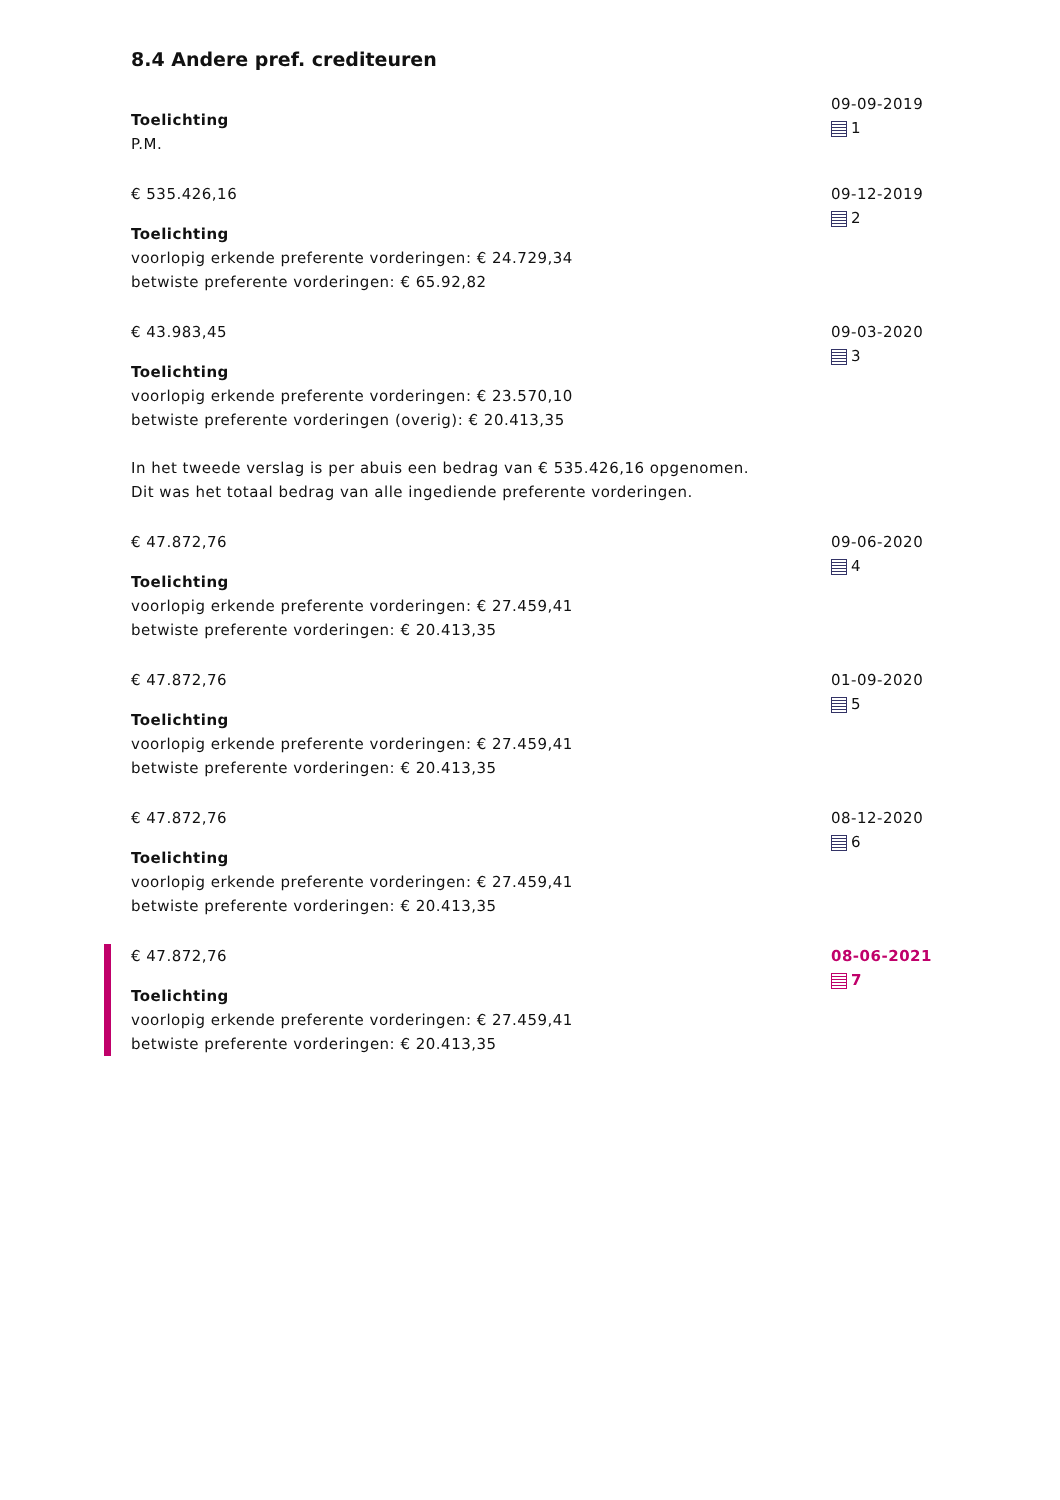8.4 Andere pref. crediteuren
Toelichting
P.M.
09-09-2019
1
€ 535.426,16
Toelichting
voorlopig erkende preferente vorderingen: € 24.729,34
betwiste preferente vorderingen: € 65.92,82
09-12-2019
2
€ 43.983,45
Toelichting
voorlopig erkende preferente vorderingen: € 23.570,10
betwiste preferente vorderingen (overig): € 20.413,35
In het tweede verslag is per abuis een bedrag van € 535.426,16 opgenomen.
Dit was het totaal bedrag van alle ingediende preferente vorderingen.
09-03-2020
3
€ 47.872,76
Toelichting
voorlopig erkende preferente vorderingen: € 27.459,41
betwiste preferente vorderingen: € 20.413,35
09-06-2020
4
€ 47.872,76
Toelichting
voorlopig erkende preferente vorderingen: € 27.459,41
betwiste preferente vorderingen: € 20.413,35
01-09-2020
5
€ 47.872,76
Toelichting
voorlopig erkende preferente vorderingen: € 27.459,41
betwiste preferente vorderingen: € 20.413,35
08-12-2020
6
€ 47.872,76
Toelichting
voorlopig erkende preferente vorderingen: € 27.459,41
betwiste preferente vorderingen: € 20.413,35
08-06-2021
7